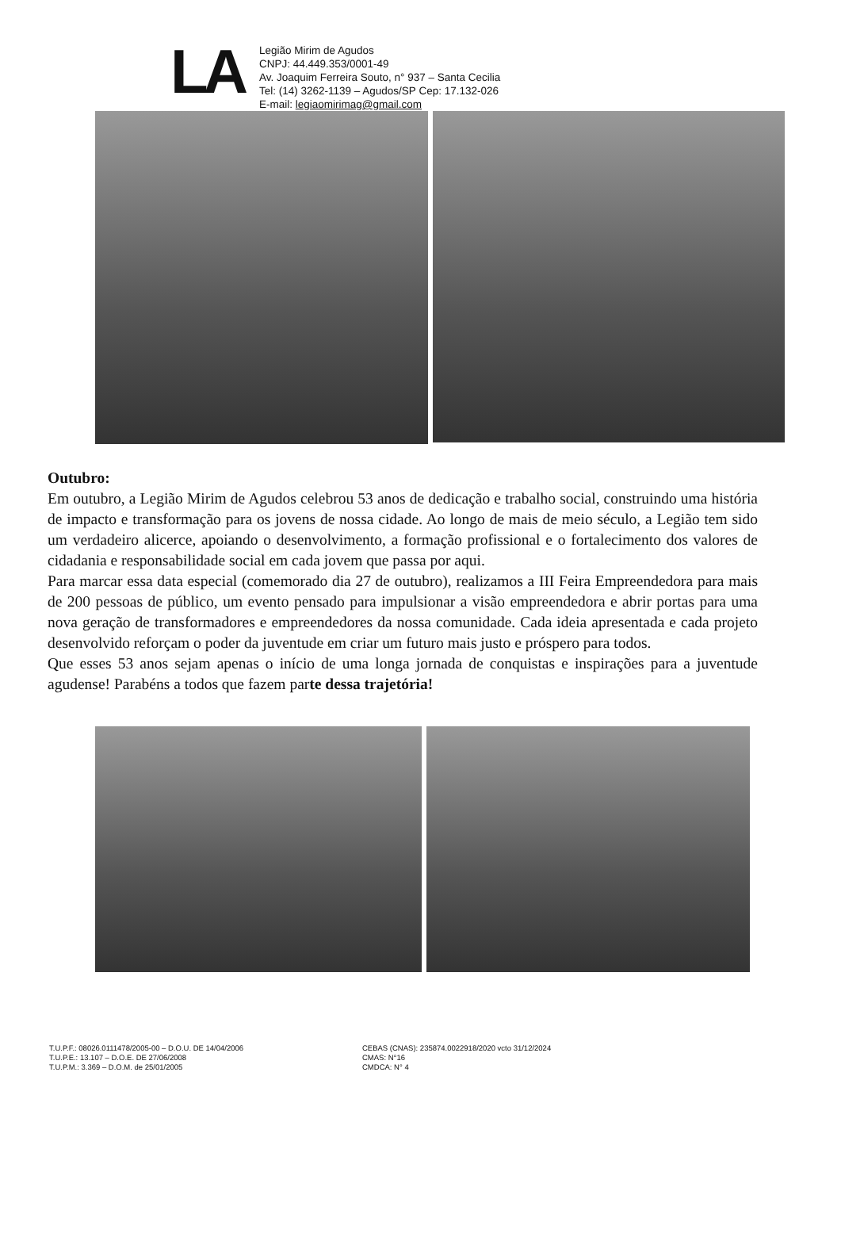LA
Legião Mirim de Agudos
CNPJ: 44.449.353/0001-49
Av. Joaquim Ferreira Souto, n° 937 – Santa Cecilia
Tel: (14) 3262-1139 – Agudos/SP Cep: 17.132-026
E-mail: legiaomirimag@gmail.com
Outubro:
Em outubro, a Legião Mirim de Agudos celebrou 53 anos de dedicação e trabalho social, construindo uma história de impacto e transformação para os jovens de nossa cidade. Ao longo de mais de meio século, a Legião tem sido um verdadeiro alicerce, apoiando o desenvolvimento, a formação profissional e o fortalecimento dos valores de cidadania e responsabilidade social em cada jovem que passa por aqui.
Para marcar essa data especial (comemorado dia 27 de outubro), realizamos a III Feira Empreendedora para mais de 200 pessoas de público, um evento pensado para impulsionar a visão empreendedora e abrir portas para uma nova geração de transformadores e empreendedores da nossa comunidade. Cada ideia apresentada e cada projeto desenvolvido reforçam o poder da juventude em criar um futuro mais justo e próspero para todos.
Que esses 53 anos sejam apenas o início de uma longa jornada de conquistas e inspirações para a juventude agudense! Parabéns a todos que fazem parte dessa trajetória!
T.U.P.F.: 08026.0111478/2005-00 – D.O.U. DE 14/04/2006
T.U.P.E.: 13.107 – D.O.E. DE 27/06/2008
T.U.P.M.: 3.369 – D.O.M. de 25/01/2005
CEBAS (CNAS): 235874.0022918/2020 vcto 31/12/2024
CMAS: N°16
CMDCA: N° 4